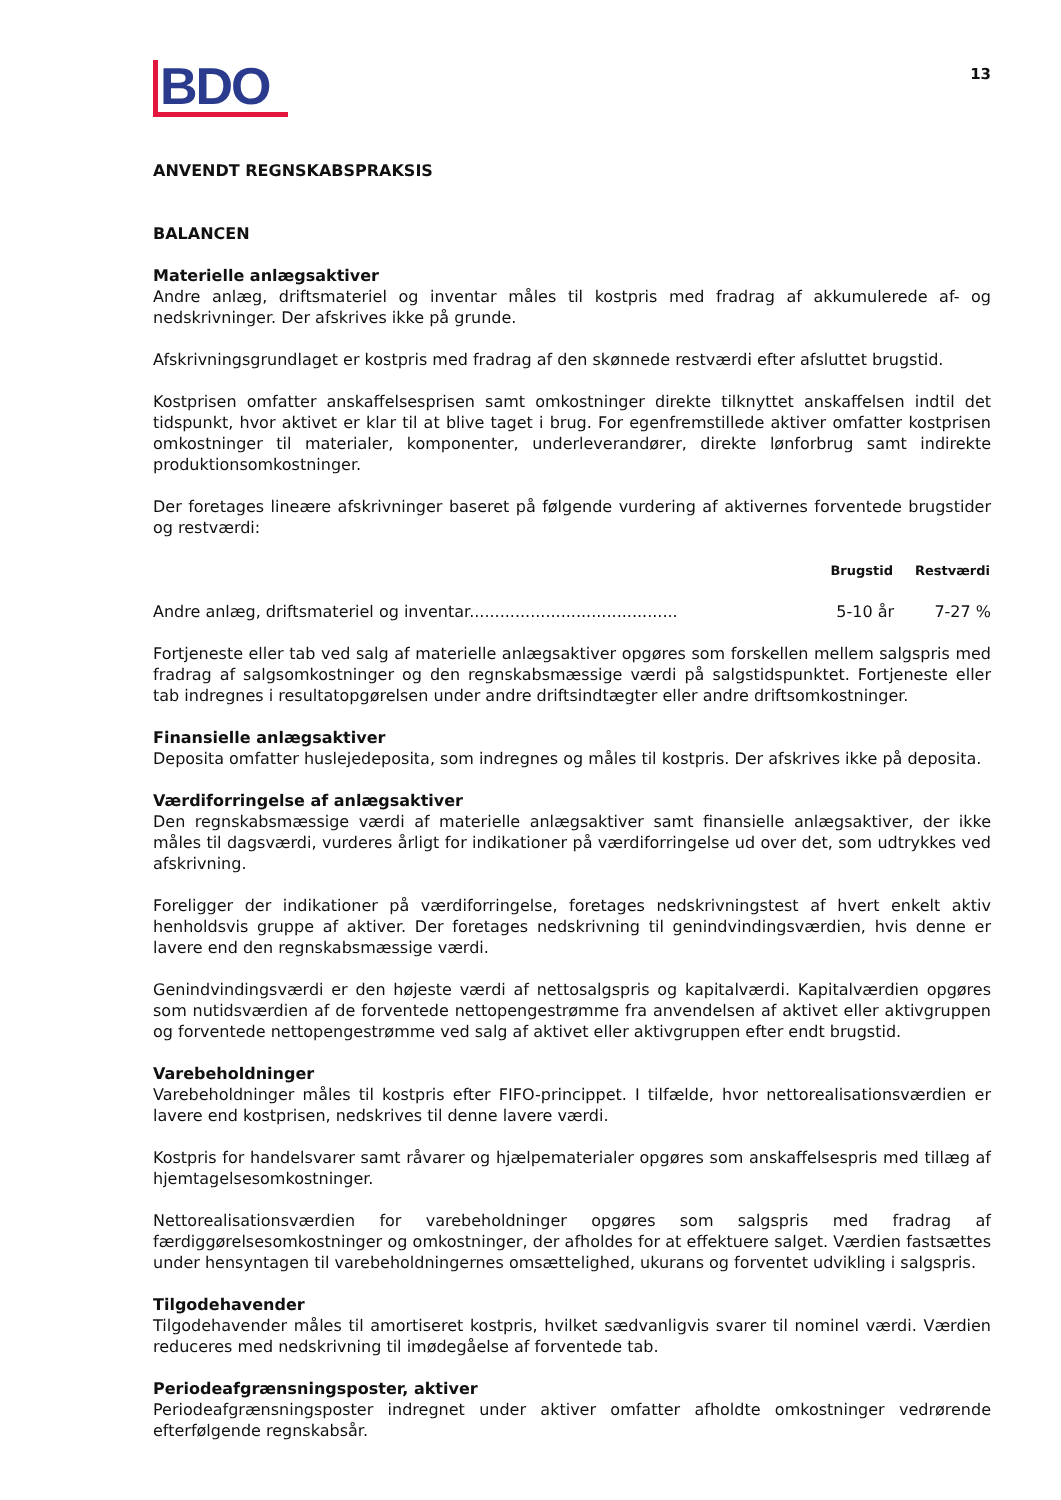BDO
13
ANVENDT REGNSKABSPRAKSIS
BALANCEN
Materielle anlægsaktiver
Andre anlæg, driftsmateriel og inventar måles til kostpris med fradrag af akkumulerede af- og nedskrivninger. Der afskrives ikke på grunde.
Afskrivningsgrundlaget er kostpris med fradrag af den skønnede restværdi efter afsluttet brugstid.
Kostprisen omfatter anskaffelsesprisen samt omkostninger direkte tilknyttet anskaffelsen indtil det tidspunkt, hvor aktivet er klar til at blive taget i brug. For egenfremstillede aktiver omfatter kostprisen omkostninger til materialer, komponenter, underleverandører, direkte lønforbrug samt indirekte produktionsomkostninger.
Der foretages lineære afskrivninger baseret på følgende vurdering af aktivernes forventede brugstider og restværdi:
| | Brugstid | Restværdi |
| --- | --- | --- |
| Andre anlæg, driftsmateriel og inventar......................................... | 5-10 år | 7-27 % |
Fortjeneste eller tab ved salg af materielle anlægsaktiver opgøres som forskellen mellem salgspris med fradrag af salgsomkostninger og den regnskabsmæssige værdi på salgstidspunktet. Fortjeneste eller tab indregnes i resultatopgørelsen under andre driftsindtægter eller andre driftsomkostninger.
Finansielle anlægsaktiver
Deposita omfatter huslejedeposita, som indregnes og måles til kostpris. Der afskrives ikke på deposita.
Værdiforringelse af anlægsaktiver
Den regnskabsmæssige værdi af materielle anlægsaktiver samt finansielle anlægsaktiver, der ikke måles til dagsværdi, vurderes årligt for indikationer på værdiforringelse ud over det, som udtrykkes ved afskrivning.
Foreligger der indikationer på værdiforringelse, foretages nedskrivningstest af hvert enkelt aktiv henholdsvis gruppe af aktiver. Der foretages nedskrivning til genindvindingsværdien, hvis denne er lavere end den regnskabsmæssige værdi.
Genindvindingsværdi er den højeste værdi af nettosalgspris og kapitalværdi. Kapitalværdien opgøres som nutidsværdien af de forventede nettopengestrømme fra anvendelsen af aktivet eller aktivgruppen og forventede nettopengestrømme ved salg af aktivet eller aktivgruppen efter endt brugstid.
Varebeholdninger
Varebeholdninger måles til kostpris efter FIFO-princippet. I tilfælde, hvor nettorealisationsværdien er lavere end kostprisen, nedskrives til denne lavere værdi.
Kostpris for handelsvarer samt råvarer og hjælpematerialer opgøres som anskaffelsespris med tillæg af hjemtagelsesomkostninger.
Nettorealisationsværdien for varebeholdninger opgøres som salgspris med fradrag af færdiggørelsesomkostninger og omkostninger, der afholdes for at effektuere salget. Værdien fastsættes under hensyntagen til varebeholdningernes omsættelighed, ukurans og forventet udvikling i salgspris.
Tilgodehavender
Tilgodehavender måles til amortiseret kostpris, hvilket sædvanligvis svarer til nominel værdi. Værdien reduceres med nedskrivning til imødegåelse af forventede tab.
Periodeafgrænsningsposter, aktiver
Periodeafgrænsningsposter indregnet under aktiver omfatter afholdte omkostninger vedrørende efterfølgende regnskabsår.